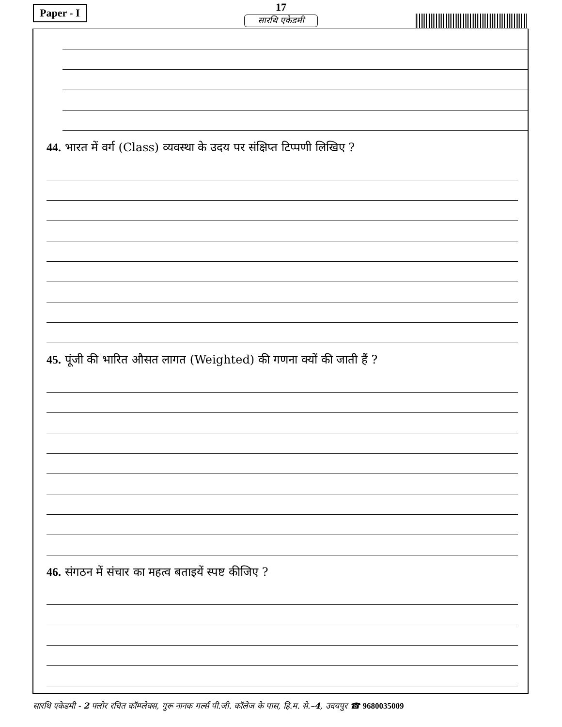Paper - I
17
सारथि एकेडमी
44. भारत में वर्ग (Class) व्यवस्था के उदय पर संक्षिप्त टिप्पणी लिखिए ?
45. पूंजी की भारित औसत लागत (Weighted) की गणना क्यों की जाती हैं ?
46. संगठन में संचार का महत्व बताइयें स्पष्ट कीजिए ?
सारथि एकेडमी - 2 फ्लोर रचित कॉम्प्लेक्स, गुरू नानक गर्ल्स पी.जी. कॉलेज के पास, हि.म. से.–4, उदयपुर ☎ 9680035009